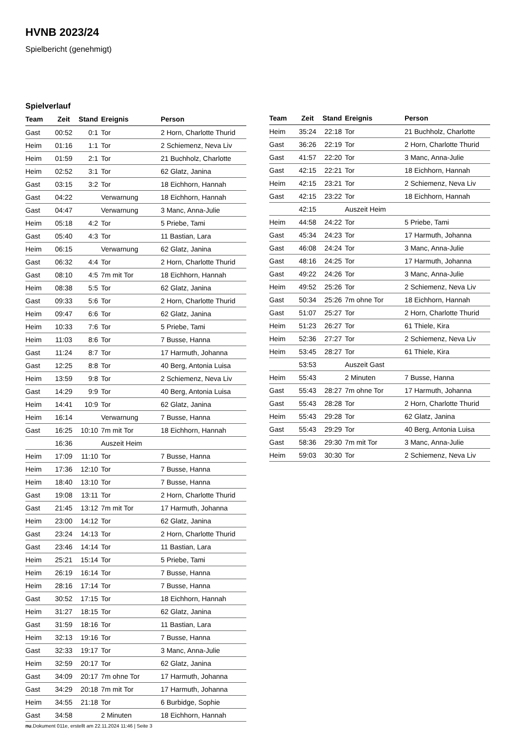HVNB 2023/24
Spielbericht (genehmigt)
Spielverlauf
| Team | Zeit | Stand | Ereignis | Person |
| --- | --- | --- | --- | --- |
| Gast | 00:52 | 0:1 | Tor | 2 Horn, Charlotte Thurid |
| Heim | 01:16 | 1:1 | Tor | 2 Schiemenz, Neva Liv |
| Heim | 01:59 | 2:1 | Tor | 21 Buchholz, Charlotte |
| Heim | 02:52 | 3:1 | Tor | 62 Glatz, Janina |
| Gast | 03:15 | 3:2 | Tor | 18 Eichhorn, Hannah |
| Gast | 04:22 | | Verwarnung | 18 Eichhorn, Hannah |
| Gast | 04:47 | | Verwarnung | 3 Manc, Anna-Julie |
| Heim | 05:18 | 4:2 | Tor | 5 Priebe, Tami |
| Gast | 05:40 | 4:3 | Tor | 11 Bastian, Lara |
| Heim | 06:15 | | Verwarnung | 62 Glatz, Janina |
| Gast | 06:32 | 4:4 | Tor | 2 Horn, Charlotte Thurid |
| Gast | 08:10 | 4:5 | 7m mit Tor | 18 Eichhorn, Hannah |
| Heim | 08:38 | 5:5 | Tor | 62 Glatz, Janina |
| Gast | 09:33 | 5:6 | Tor | 2 Horn, Charlotte Thurid |
| Heim | 09:47 | 6:6 | Tor | 62 Glatz, Janina |
| Heim | 10:33 | 7:6 | Tor | 5 Priebe, Tami |
| Heim | 11:03 | 8:6 | Tor | 7 Busse, Hanna |
| Gast | 11:24 | 8:7 | Tor | 17 Harmuth, Johanna |
| Gast | 12:25 | 8:8 | Tor | 40 Berg, Antonia Luisa |
| Heim | 13:59 | 9:8 | Tor | 2 Schiemenz, Neva Liv |
| Gast | 14:29 | 9:9 | Tor | 40 Berg, Antonia Luisa |
| Heim | 14:41 | 10:9 | Tor | 62 Glatz, Janina |
| Heim | 16:14 | | Verwarnung | 7 Busse, Hanna |
| Gast | 16:25 | 10:10 | 7m mit Tor | 18 Eichhorn, Hannah |
| | 16:36 | | Auszeit Heim | |
| Heim | 17:09 | 11:10 | Tor | 7 Busse, Hanna |
| Heim | 17:36 | 12:10 | Tor | 7 Busse, Hanna |
| Heim | 18:40 | 13:10 | Tor | 7 Busse, Hanna |
| Gast | 19:08 | 13:11 | Tor | 2 Horn, Charlotte Thurid |
| Gast | 21:45 | 13:12 | 7m mit Tor | 17 Harmuth, Johanna |
| Heim | 23:00 | 14:12 | Tor | 62 Glatz, Janina |
| Gast | 23:24 | 14:13 | Tor | 2 Horn, Charlotte Thurid |
| Gast | 23:46 | 14:14 | Tor | 11 Bastian, Lara |
| Heim | 25:21 | 15:14 | Tor | 5 Priebe, Tami |
| Heim | 26:19 | 16:14 | Tor | 7 Busse, Hanna |
| Heim | 28:16 | 17:14 | Tor | 7 Busse, Hanna |
| Gast | 30:52 | 17:15 | Tor | 18 Eichhorn, Hannah |
| Heim | 31:27 | 18:15 | Tor | 62 Glatz, Janina |
| Gast | 31:59 | 18:16 | Tor | 11 Bastian, Lara |
| Heim | 32:13 | 19:16 | Tor | 7 Busse, Hanna |
| Gast | 32:33 | 19:17 | Tor | 3 Manc, Anna-Julie |
| Heim | 32:59 | 20:17 | Tor | 62 Glatz, Janina |
| Gast | 34:09 | 20:17 | 7m ohne Tor | 17 Harmuth, Johanna |
| Gast | 34:29 | 20:18 | 7m mit Tor | 17 Harmuth, Johanna |
| Heim | 34:55 | 21:18 | Tor | 6 Burbidge, Sophie |
| Gast | 34:58 | | 2 Minuten | 18 Eichhorn, Hannah |
| Team | Zeit | Stand | Ereignis | Person |
| --- | --- | --- | --- | --- |
| Heim | 35:24 | 22:18 | Tor | 21 Buchholz, Charlotte |
| Gast | 36:26 | 22:19 | Tor | 2 Horn, Charlotte Thurid |
| Gast | 41:57 | 22:20 | Tor | 3 Manc, Anna-Julie |
| Gast | 42:15 | 22:21 | Tor | 18 Eichhorn, Hannah |
| Heim | 42:15 | 23:21 | Tor | 2 Schiemenz, Neva Liv |
| Gast | 42:15 | 23:22 | Tor | 18 Eichhorn, Hannah |
| | 42:15 | | Auszeit Heim | |
| Heim | 44:58 | 24:22 | Tor | 5 Priebe, Tami |
| Gast | 45:34 | 24:23 | Tor | 17 Harmuth, Johanna |
| Gast | 46:08 | 24:24 | Tor | 3 Manc, Anna-Julie |
| Gast | 48:16 | 24:25 | Tor | 17 Harmuth, Johanna |
| Gast | 49:22 | 24:26 | Tor | 3 Manc, Anna-Julie |
| Heim | 49:52 | 25:26 | Tor | 2 Schiemenz, Neva Liv |
| Gast | 50:34 | 25:26 | 7m ohne Tor | 18 Eichhorn, Hannah |
| Gast | 51:07 | 25:27 | Tor | 2 Horn, Charlotte Thurid |
| Heim | 51:23 | 26:27 | Tor | 61 Thiele, Kira |
| Heim | 52:36 | 27:27 | Tor | 2 Schiemenz, Neva Liv |
| Heim | 53:45 | 28:27 | Tor | 61 Thiele, Kira |
| | 53:53 | | Auszeit Gast | |
| Heim | 55:43 | | 2 Minuten | 7 Busse, Hanna |
| Gast | 55:43 | 28:27 | 7m ohne Tor | 17 Harmuth, Johanna |
| Gast | 55:43 | 28:28 | Tor | 2 Horn, Charlotte Thurid |
| Heim | 55:43 | 29:28 | Tor | 62 Glatz, Janina |
| Gast | 55:43 | 29:29 | Tor | 40 Berg, Antonia Luisa |
| Gast | 58:36 | 29:30 | 7m mit Tor | 3 Manc, Anna-Julie |
| Heim | 59:03 | 30:30 | Tor | 2 Schiemenz, Neva Liv |
nu.Dokument 011e, erstellt am 22.11.2024 11:46 | Seite 3